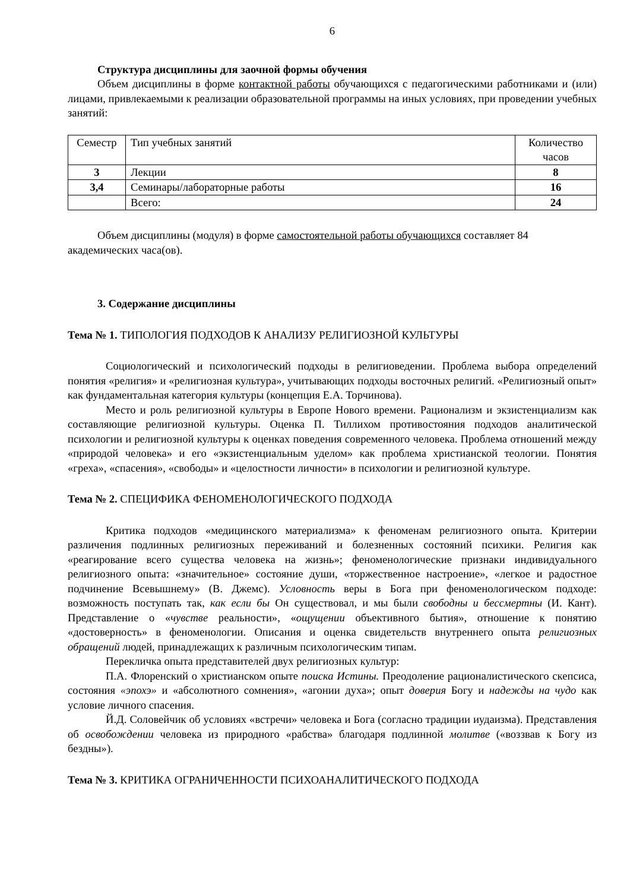6
Структура дисциплины для заочной формы обучения
Объем дисциплины в форме контактной работы обучающихся с педагогическими работниками и (или) лицами, привлекаемыми к реализации образовательной программы на иных условиях, при проведении учебных занятий:
| Семестр | Тип учебных занятий | Количество часов |
| 3 | Лекции | 8 |
| 3,4 | Семинары/лабораторные работы | 16 |
| | Всего: | 24 |
Объем дисциплины (модуля) в форме самостоятельной работы обучающихся составляет 84 академических часа(ов).
3. Содержание дисциплины
Тема № 1. ТИПОЛОГИЯ ПОДХОДОВ К АНАЛИЗУ РЕЛИГИОЗНОЙ КУЛЬТУРЫ
Социологический и психологический подходы в религиоведении. Проблема выбора определений понятия «религия» и «религиозная культура», учитывающих подходы восточных религий. «Религиозный опыт» как фундаментальная категория культуры (концепция Е.А. Торчинова).
Место и роль религиозной культуры в Европе Нового времени. Рационализм и экзистенциализм как составляющие религиозной культуры. Оценка П. Тиллихом противостояния подходов аналитической психологии и религиозной культуры к оценках поведения современного человека. Проблема отношений между «природой человека» и его «экзистенциальным уделом» как проблема христианской теологии. Понятия «греха», «спасения», «свободы» и «целостности личности» в психологии и религиозной культуре.
Тема № 2. СПЕЦИФИКА ФЕНОМЕНОЛОГИЧЕСКОГО ПОДХОДА
Критика подходов «медицинского материализма» к феноменам религиозного опыта. Критерии различения подлинных религиозных переживаний и болезненных состояний психики. Религия как «реагирование всего существа человека на жизнь»; феноменологические признаки индивидуального религиозного опыта: «значительное» состояние души, «торжественное настроение», «легкое и радостное подчинение Всевышнему» (В. Джемс). Условность веры в Бога при феноменологическом подходе: возможность поступать так, как если бы Он существовал, и мы были свободны и бессмертны (И. Кант). Представление о «чувстве реальности», «ощущении объективного бытия», отношение к понятию «достоверность» в феноменологии. Описания и оценка свидетельств внутреннего опыта религиозных обращений людей, принадлежащих к различным психологическим типам.
Перекличка опыта представителей двух религиозных культур:
П.А. Флоренский о христианском опыте поиска Истины. Преодоление рационалистического скепсиса, состояния «эпохэ» и «абсолютного сомнения», «агонии духа»; опыт доверия Богу и надежды на чудо как условие личного спасения.
Й.Д. Соловейчик об условиях «встречи» человека и Бога (согласно традиции иудаизма). Представления об освобождении человека из природного «рабства» благодаря подлинной молитве («воззвав к Богу из бездны»).
Тема № 3. КРИТИКА ОГРАНИЧЕННОСТИ ПСИХОАНАЛИТИЧЕСКОГО ПОДХОДА